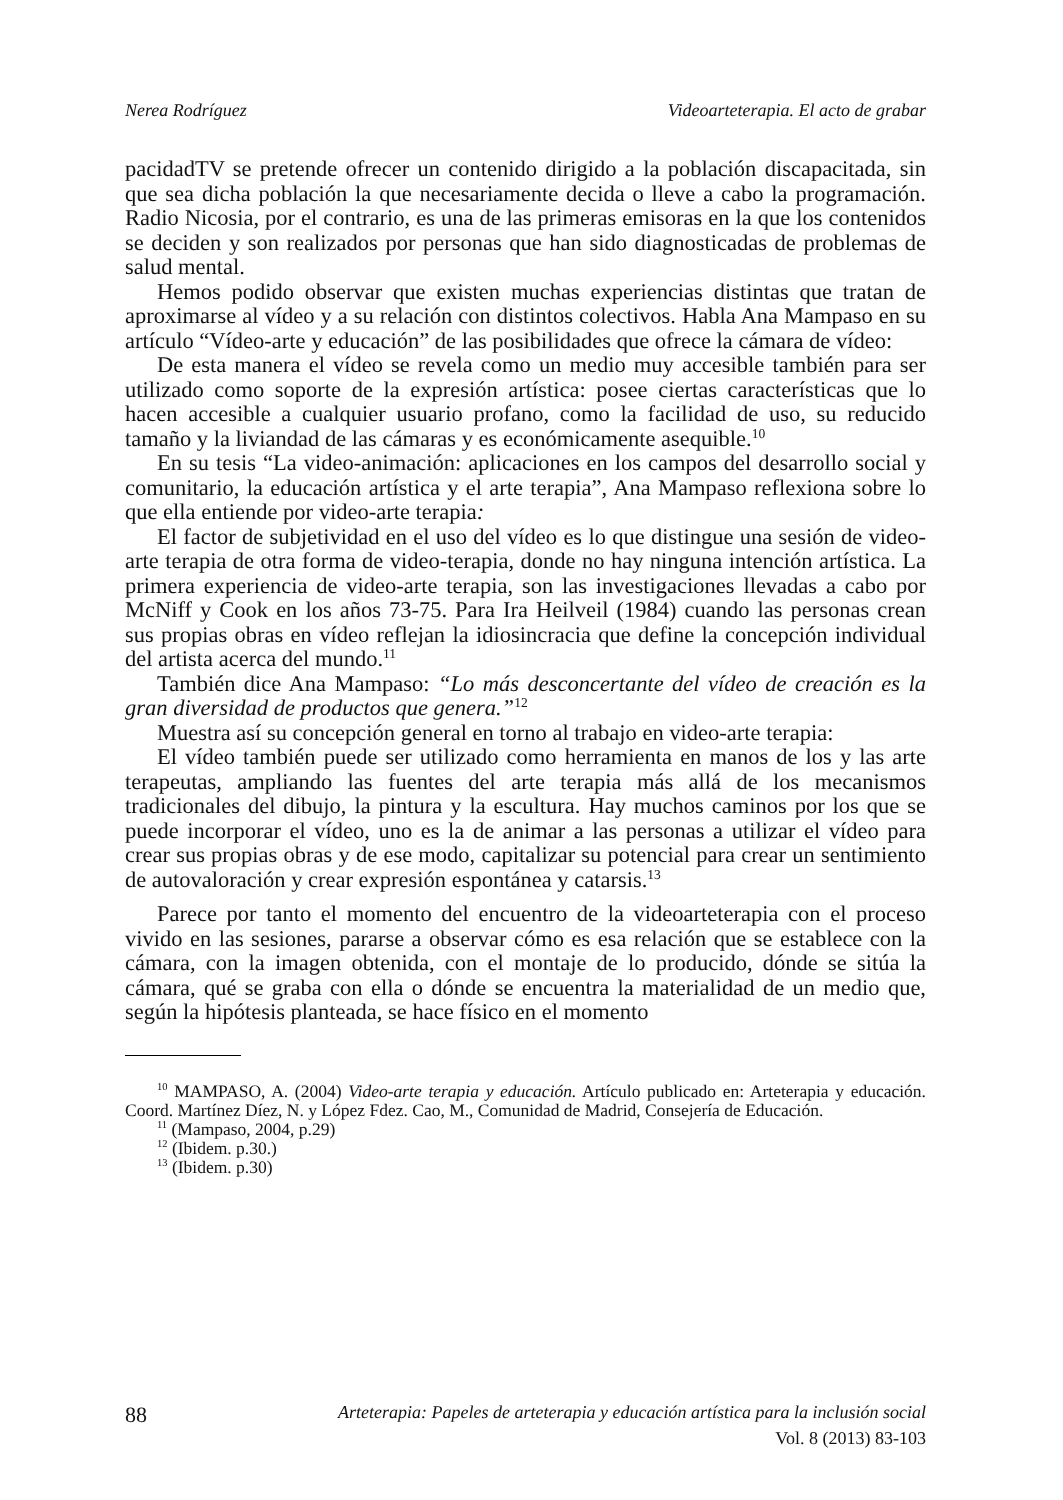Nerea Rodríguez Videoarteterapia. El acto de grabar
pacidadTV se pretende ofrecer un contenido dirigido a la población discapacitada, sin que sea dicha población la que necesariamente decida o lleve a cabo la programación. Radio Nicosia, por el contrario, es una de las primeras emisoras en la que los contenidos se deciden y son realizados por personas que han sido diagnosticadas de problemas de salud mental.
Hemos podido observar que existen muchas experiencias distintas que tratan de aproximarse al vídeo y a su relación con distintos colectivos. Habla Ana Mampaso en su artículo “Vídeo-arte y educación” de las posibilidades que ofrece la cámara de vídeo:
De esta manera el vídeo se revela como un medio muy accesible también para ser utilizado como soporte de la expresión artística: posee ciertas características que lo hacen accesible a cualquier usuario profano, como la facilidad de uso, su reducido tamaño y la liviandad de las cámaras y es económicamente asequible.<sup>10</sup>
En su tesis “La video-animación: aplicaciones en los campos del desarrollo social y comunitario, la educación artística y el arte terapia”, Ana Mampaso reflexiona sobre lo que ella entiende por video-arte terapia:
El factor de subjetividad en el uso del vídeo es lo que distingue una sesión de video-arte terapia de otra forma de video-terapia, donde no hay ninguna intención artística. La primera experiencia de video-arte terapia, son las investigaciones llevadas a cabo por McNiff y Cook en los años 73-75. Para Ira Heilveil (1984) cuando las personas crean sus propias obras en vídeo reflejan la idiosincracia que define la concepción individual del artista acerca del mundo.<sup>11</sup>
También dice Ana Mampaso: “Lo más desconcertante del vídeo de creación es la gran diversidad de productos que genera.”<sup>12</sup>
Muestra así su concepción general en torno al trabajo en video-arte terapia:
El vídeo también puede ser utilizado como herramienta en manos de los y las arte terapeutas, ampliando las fuentes del arte terapia más allá de los mecanismos tradicionales del dibujo, la pintura y la escultura. Hay muchos caminos por los que se puede incorporar el vídeo, uno es la de animar a las personas a utilizar el vídeo para crear sus propias obras y de ese modo, capitalizar su potencial para crear un sentimiento de autovaloración y crear expresión espontánea y catarsis.<sup>13</sup>
Parece por tanto el momento del encuentro de la videoarteterapia con el proceso vivido en las sesiones, pararse a observar cómo es esa relación que se establece con la cámara, con la imagen obtenida, con el montaje de lo producido, dónde se sitúa la cámara, qué se graba con ella o dónde se encuentra la materialidad de un medio que, según la hipótesis planteada, se hace físico en el momento
<sup>10</sup> MAMPASO, A. (2004) Video-arte terapia y educación. Artículo publicado en: Arteterapia y educación. Coord. Martínez Díez, N. y López Fdez. Cao, M., Comunidad de Madrid, Consejería de Educación.
<sup>11</sup> (Mampaso, 2004, p.29)
<sup>12</sup> (Ibidem. p.30.)
<sup>13</sup> (Ibidem. p.30)
88 Arteterapia: Papeles de arteterapia y educación artística para la inclusión social
Vol. 8 (2013) 83-103